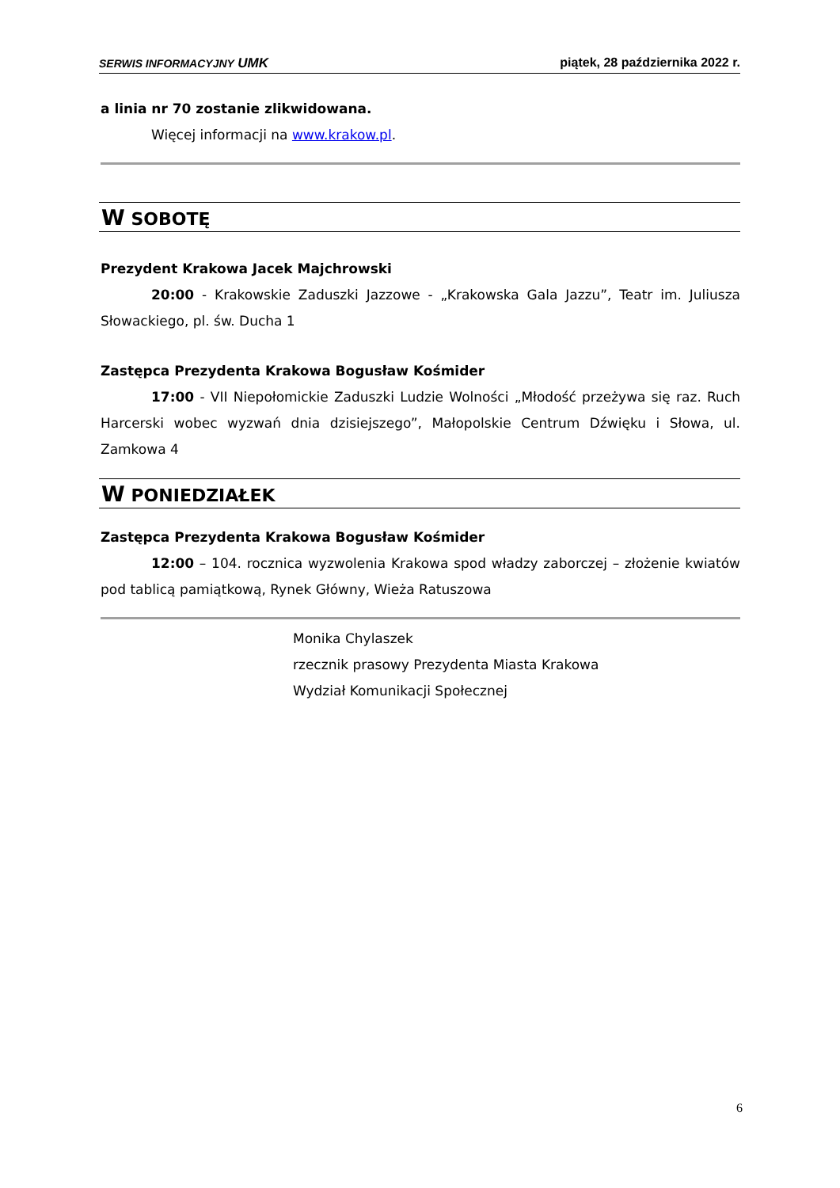SERWIS INFORMACYJNY UMK piątek, 28 października 2022 r.
a linia nr 70 zostanie zlikwidowana.
Więcej informacji na www.krakow.pl.
W SOBOTĘ
Prezydent Krakowa Jacek Majchrowski
20:00 - Krakowskie Zaduszki Jazzowe - „Krakowska Gala Jazzu”, Teatr im. Juliusza Słowackiego, pl. św. Ducha 1
Zastępca Prezydenta Krakowa Bogusław Kośmider
17:00 - VII Niepołomickie Zaduszki Ludzie Wolności „Młodość przeżywa się raz. Ruch Harcerski wobec wyzwań dnia dzisiejszego”, Małopolskie Centrum Dźwięku i Słowa, ul. Zamkowa 4
W PONIEDZIAŁEK
Zastępca Prezydenta Krakowa Bogusław Kośmider
12:00 – 104. rocznica wyzwolenia Krakowa spod władzy zaborczej – złożenie kwiatów pod tablicą pamiątkową, Rynek Główny, Wieża Ratuszowa
Monika Chylaszek
rzecznik prasowy Prezydenta Miasta Krakowa
Wydział Komunikacji Społecznej
6